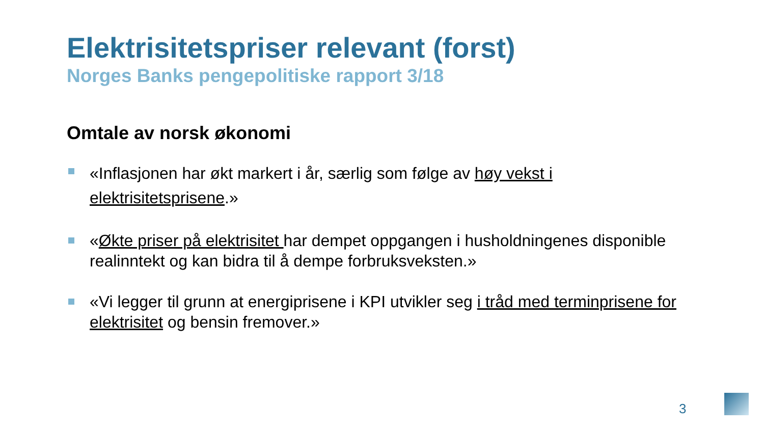Elektrisitetspriser relevant (forst)
Norges Banks pengepolitiske rapport 3/18
Omtale av norsk økonomi
«Inflasjonen har økt markert i år, særlig som følge av høy vekst i elektrisitetsprisene.»
«Økte priser på elektrisitet har dempet oppgangen i husholdningenes disponible realinntekt og kan bidra til å dempe forbruksveksten.»
«Vi legger til grunn at energiprisene i KPI utvikler seg i tråd med terminprisene for elektrisitet og bensin fremover.»
3